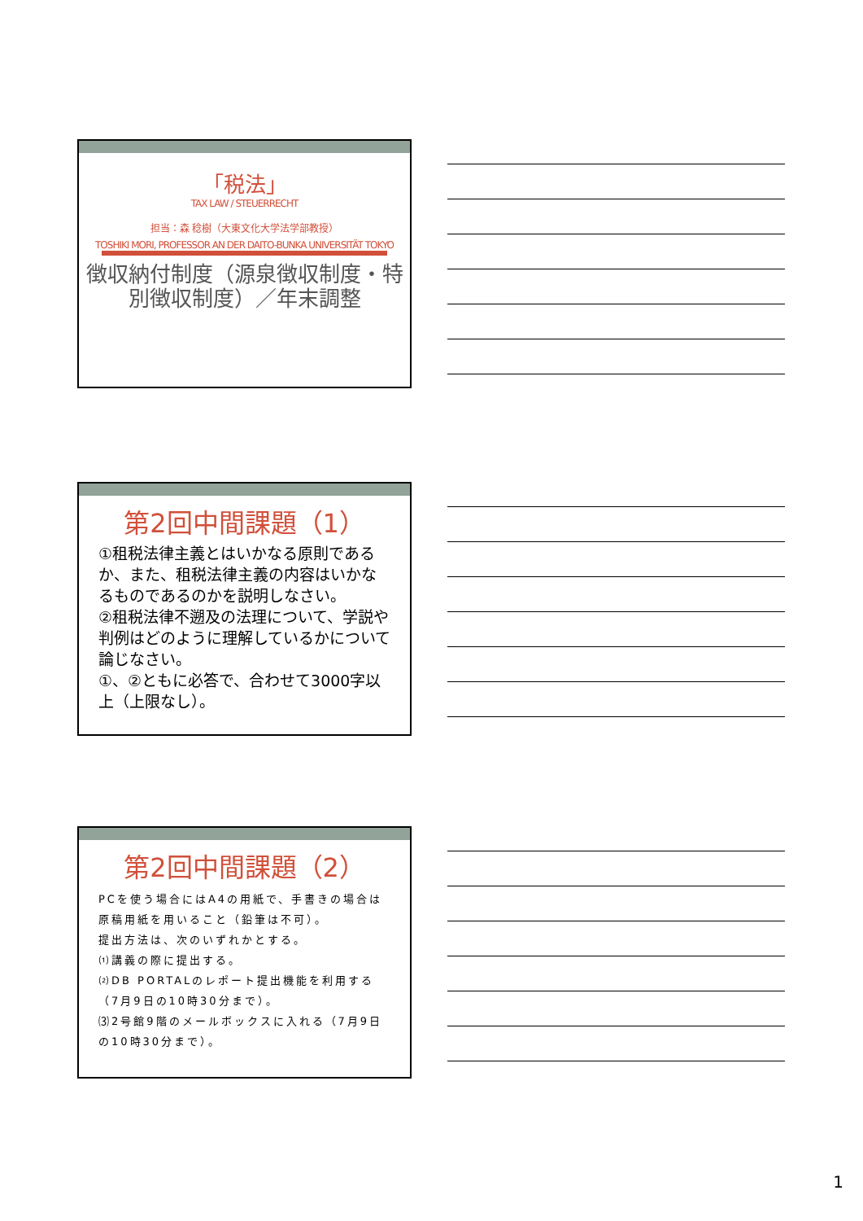「税法」
TAX LAW / STEUERRECHT
担当：森 稔樹（大東文化大学法学部教授）
TOSHIKI MORI, PROFESSOR AN DER DAITO-BUNKA UNIVERSITÄT TOKYO
徴収納付制度（源泉徴収制度・特別徴収制度）／年末調整
第2回中間課題（1）
①租税法律主義とはいかなる原則であるか、また、租税法律主義の内容はいかなるものであるのかを説明しなさい。
②租税法律不遡及の法理について、学説や判例はどのように理解しているかについて論じなさい。
①、②ともに必答で、合わせて3000字以上（上限なし）。
第2回中間課題（2）
PCを使う場合にはA4の用紙で、手書きの場合は原稿用紙を用いること（鉛筆は不可）。
提出方法は、次のいずれかとする。
⑴講義の際に提出する。
⑵DB PORTALのレポート提出機能を利用する（7月9日の10時30分まで）。
⑶2号館9階のメールボックスに入れる（7月9日の10時30分まで）。
1